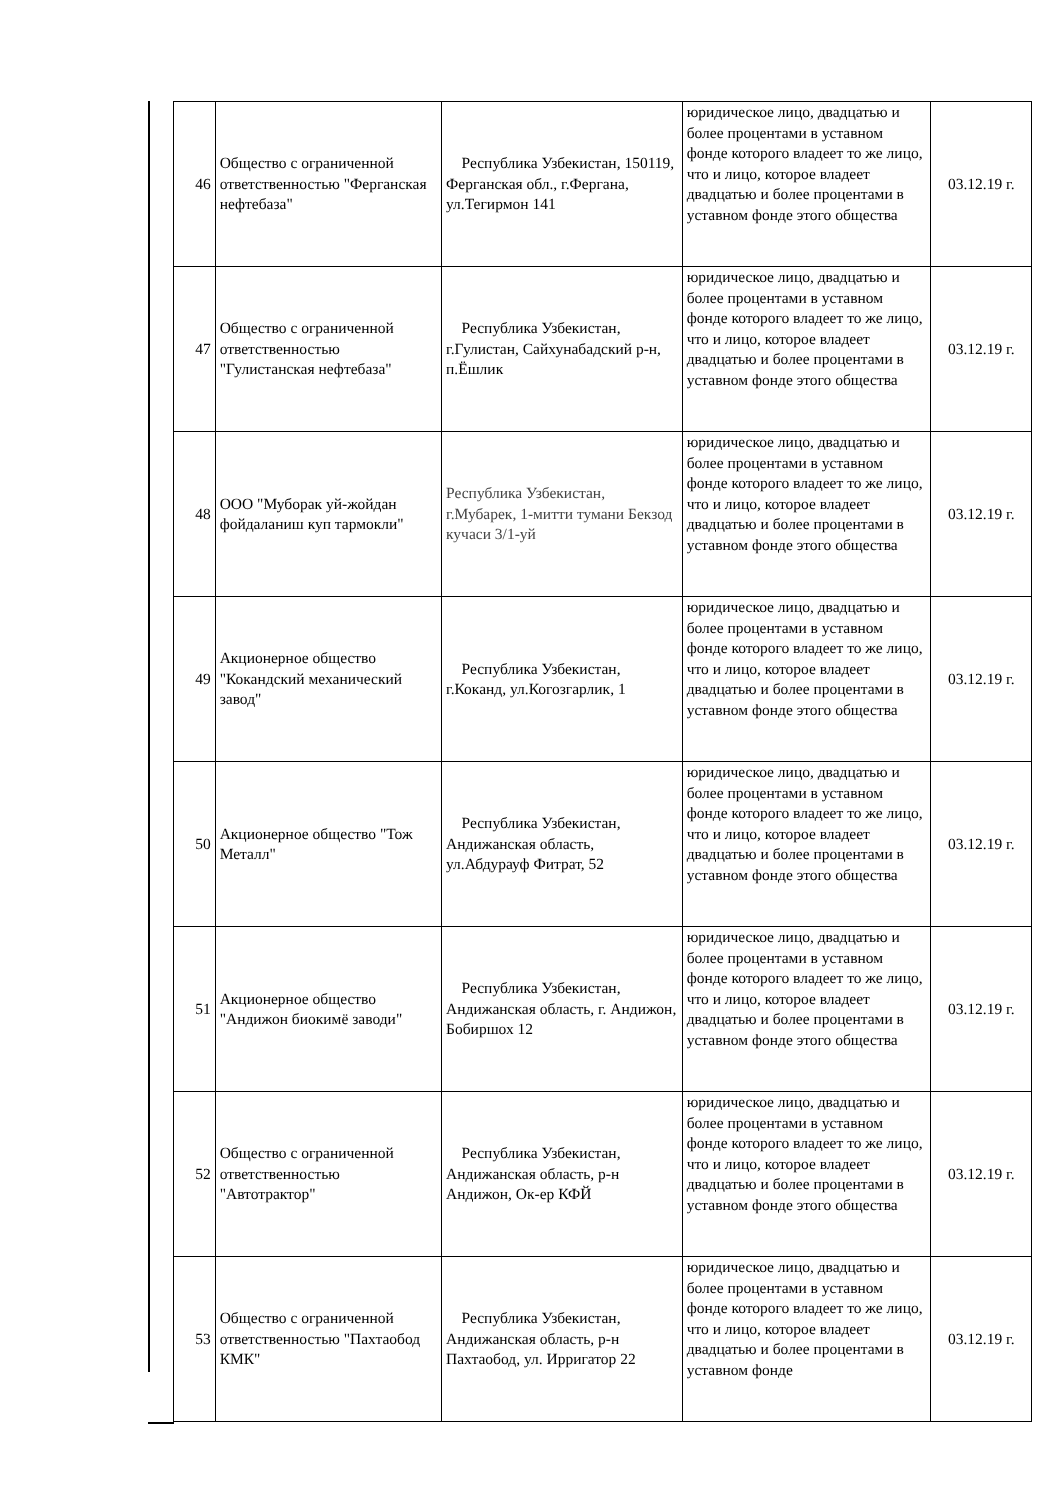| 46 | Общество с ограниченной ответственностью "Ферганская нефтебаза" | Республика Узбекистан, 150119, Ферганская обл., г.Фергана, ул.Тегирмон 141 | юридическое лицо, двадцатью и более процентами в уставном фонде которого владеет то же лицо, что и лицо, которое владеет двадцатью и более процентами в уставном фонде этого общества | 03.12.19 г. |
| 47 | Общество с ограниченной ответственностью "Гулистанская нефтебаза" | Республика Узбекистан, г.Гулистан, Сайхунабадский р-н, п.Ёшлик | юридическое лицо, двадцатью и более процентами в уставном фонде которого владеет то же лицо, что и лицо, которое владеет двадцатью и более процентами в уставном фонде этого общества | 03.12.19 г. |
| 48 | ООО "Муборак уй-жойдан фойдаланиш куп тармокли" | Республика Узбекистан, г.Мубарек, 1-митти тумани Бекзод кучаси 3/1-уй | юридическое лицо, двадцатью и более процентами в уставном фонде которого владеет то же лицо, что и лицо, которое владеет двадцатью и более процентами в уставном фонде этого общества | 03.12.19 г. |
| 49 | Акционерное общество "Кокандский механический завод" | Республика Узбекистан, г.Коканд, ул.Когозгарлик, 1 | юридическое лицо, двадцатью и более процентами в уставном фонде которого владеет то же лицо, что и лицо, которое владеет двадцатью и более процентами в уставном фонде этого общества | 03.12.19 г. |
| 50 | Акционерное общество "Тож Металл" | Республика Узбекистан, Андижанская область, ул.Абдурауф Фитрат, 52 | юридическое лицо, двадцатью и более процентами в уставном фонде которого владеет то же лицо, что и лицо, которое владеет двадцатью и более процентами в уставном фонде этого общества | 03.12.19 г. |
| 51 | Акционерное общество "Андижон биокимё заводи" | Республика Узбекистан, Андижанская область, г. Андижон, Бобиршох 12 | юридическое лицо, двадцатью и более процентами в уставном фонде которого владеет то же лицо, что и лицо, которое владеет двадцатью и более процентами в уставном фонде этого общества | 03.12.19 г. |
| 52 | Общество с ограниченной ответственностью "Автотрактор" | Республика Узбекистан, Андижанская область, р-н Андижон, Ок-ер КФЙ | юридическое лицо, двадцатью и более процентами в уставном фонде которого владеет то же лицо, что и лицо, которое владеет двадцатью и более процентами в уставном фонде этого общества | 03.12.19 г. |
| 53 | Общество с ограниченной ответственностью "Пахтаобод КМК" | Республика Узбекистан, Андижанская область, р-н Пахтаобод, ул. Ирригатор 22 | юридическое лицо, двадцатью и более процентами в уставном фонде которого владеет то же лицо, что и лицо, которое владеет двадцатью и более процентами в уставном фонде | 03.12.19 г. |